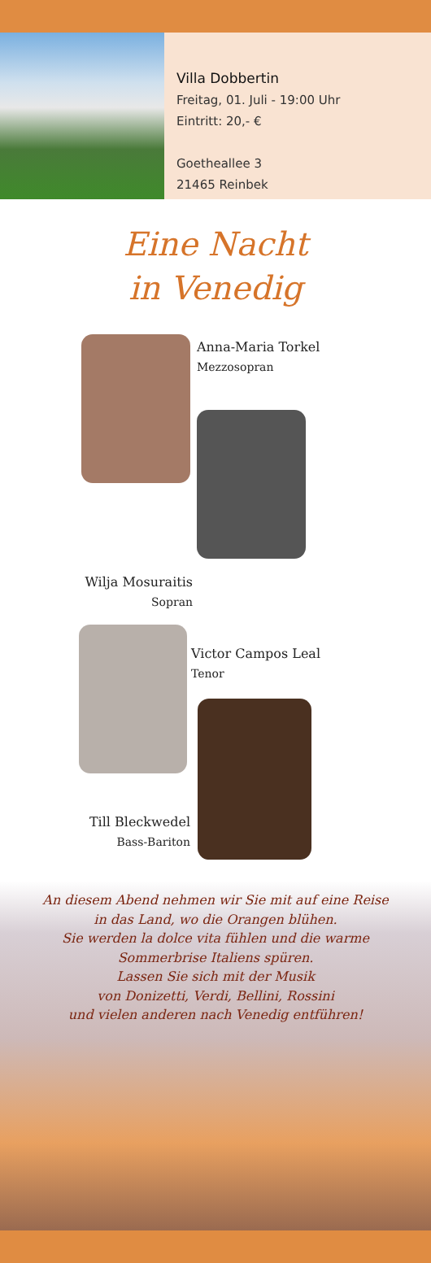Villa Dobbertin
Freitag, 01. Juli - 19:00 Uhr
Eintritt: 20,- €
Goetheallee 3
21465 Reinbek
Eine Nacht
in Venedig
Anna-Maria Torkel
Mezzosopran
Wilja Mosuraitis
Sopran
Victor Campos Leal
Tenor
Till Bleckwedel
Bass-Bariton
An diesem Abend nehmen wir Sie mit auf eine Reise
in das Land, wo die Orangen blühen.
Sie werden la dolce vita fühlen und die warme
Sommerbrise Italiens spüren.
Lassen Sie sich mit der Musik
von Donizetti, Verdi, Bellini, Rossini
und vielen anderen nach Venedig entführen!